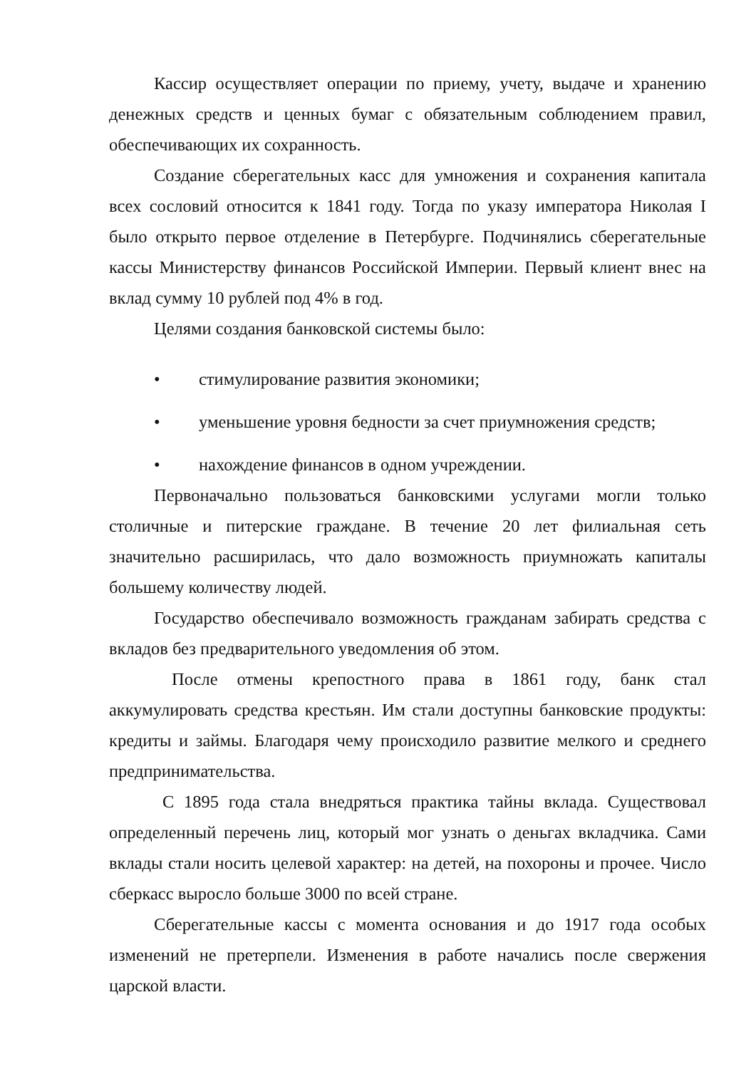Кассир осуществляет операции по приему, учету, выдаче и хранению денежных средств и ценных бумаг с обязательным соблюдением правил, обеспечивающих их сохранность.
Создание сберегательных касс для умножения и сохранения капитала всех сословий относится к 1841 году. Тогда по указу императора Николая I было открыто первое отделение в Петербурге. Подчинялись сберегательные кассы Министерству финансов Российской Империи. Первый клиент внес на вклад сумму 10 рублей под 4% в год.
Целями создания банковской системы было:
• стимулирование развития экономики;
• уменьшение уровня бедности за счет приумножения средств;
• нахождение финансов в одном учреждении.
Первоначально пользоваться банковскими услугами могли только столичные и питерские граждане. В течение 20 лет филиальная сеть значительно расширилась, что дало возможность приумножать капиталы большему количеству людей.
Государство обеспечивало возможность гражданам забирать средства с вкладов без предварительного уведомления об этом.
После отмены крепостного права в 1861 году, банк стал аккумулировать средства крестьян. Им стали доступны банковские продукты: кредиты и займы. Благодаря чему происходило развитие мелкого и среднего предпринимательства.
С 1895 года стала внедряться практика тайны вклада. Существовал определенный перечень лиц, который мог узнать о деньгах вкладчика. Сами вклады стали носить целевой характер: на детей, на похороны и прочее. Число сберкасс выросло больше 3000 по всей стране.
Сберегательные кассы с момента основания и до 1917 года особых изменений не претерпели. Изменения в работе начались после свержения царской власти.